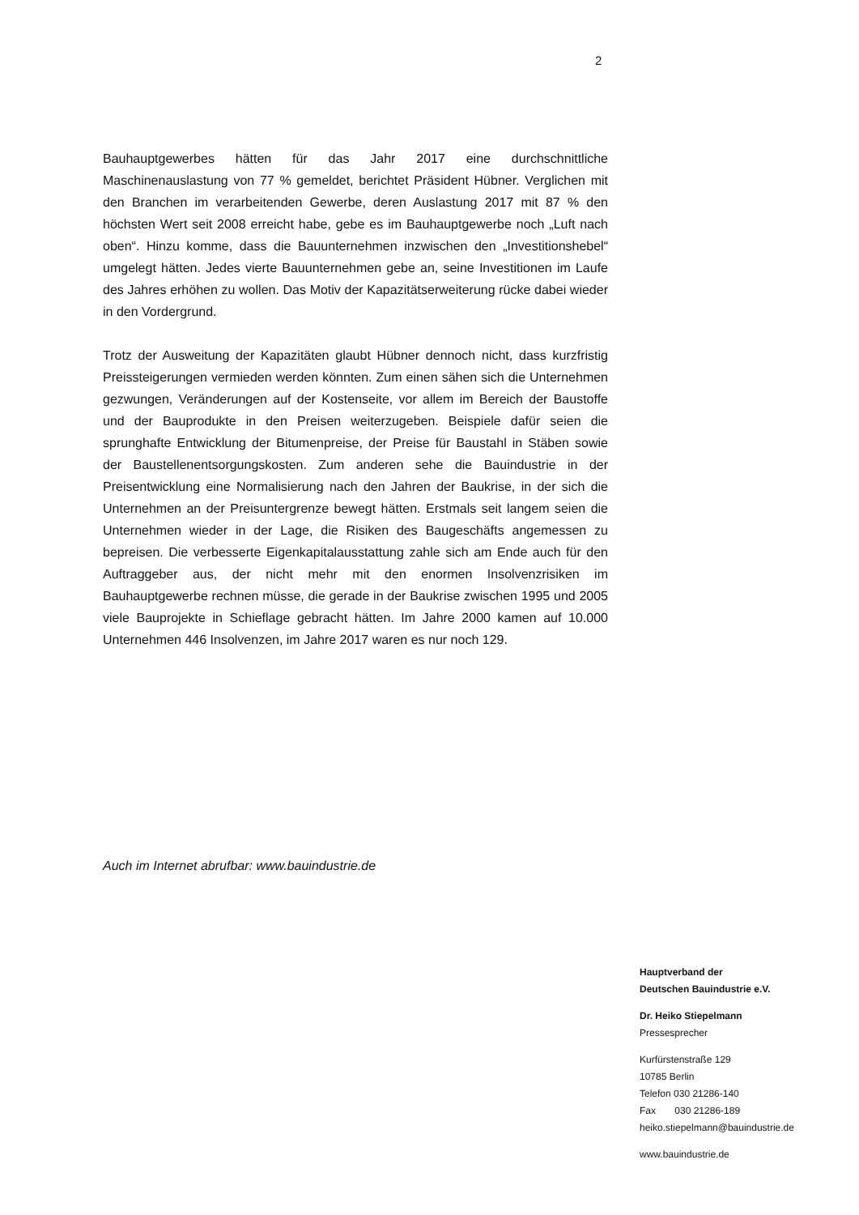2
Bauhauptgewerbes hätten für das Jahr 2017 eine durchschnittliche Maschinenauslastung von 77 % gemeldet, berichtet Präsident Hübner. Verglichen mit den Branchen im verarbeitenden Gewerbe, deren Auslastung 2017 mit 87 % den höchsten Wert seit 2008 erreicht habe, gebe es im Bauhauptgewerbe noch „Luft nach oben“. Hinzu komme, dass die Bauunternehmen inzwischen den „Investitionshebel“ umgelegt hätten. Jedes vierte Bauunternehmen gebe an, seine Investitionen im Laufe des Jahres erhöhen zu wollen. Das Motiv der Kapazitätserweiterung rücke dabei wieder in den Vordergrund.
Trotz der Ausweitung der Kapazitäten glaubt Hübner dennoch nicht, dass kurzfristig Preissteigerungen vermieden werden könnten. Zum einen sähen sich die Unternehmen gezwungen, Veränderungen auf der Kostenseite, vor allem im Bereich der Baustoffe und der Bauprodukte in den Preisen weiterzugeben. Beispiele dafür seien die sprunghafte Entwicklung der Bitumenpreise, der Preise für Baustahl in Stäben sowie der Baustellenentsorgungskosten. Zum anderen sehe die Bauindustrie in der Preisentwicklung eine Normalisierung nach den Jahren der Baukrise, in der sich die Unternehmen an der Preisuntergrenze bewegt hätten. Erstmals seit langem seien die Unternehmen wieder in der Lage, die Risiken des Baugeschäfts angemessen zu bepreisen. Die verbesserte Eigenkapitalausstattung zahle sich am Ende auch für den Auftraggeber aus, der nicht mehr mit den enormen Insolvenzrisiken im Bauhauptgewerbe rechnen müsse, die gerade in der Baukrise zwischen 1995 und 2005 viele Bauprojekte in Schieflage gebracht hätten. Im Jahre 2000 kamen auf 10.000 Unternehmen 446 Insolvenzen, im Jahre 2017 waren es nur noch 129.
Auch im Internet abrufbar: www.bauindustrie.de
Hauptverband der
Deutschen Bauindustrie e.V.
Dr. Heiko Stiepelmann
Pressesprecher
Kurfürstenstraße 129
10785 Berlin
Telefon 030 21286-140
Fax 030 21286-189
heiko.stiepelmann@bauindustrie.de
www.bauindustrie.de